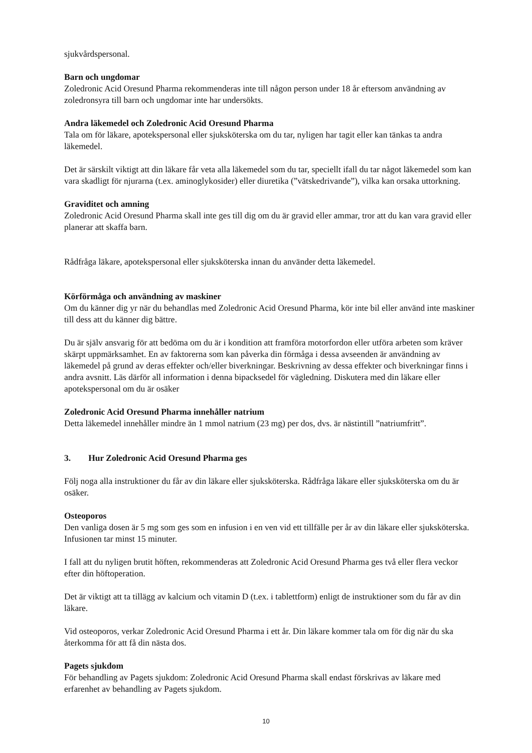sjukvårdspersonal.
Barn och ungdomar
Zoledronic Acid Oresund Pharma rekommenderas inte till någon person under 18 år eftersom användning av zoledronsyra till barn och ungdomar inte har undersökts.
Andra läkemedel och Zoledronic Acid Oresund Pharma
Tala om för läkare, apotekspersonal eller sjuksköterska om du tar, nyligen har tagit eller kan tänkas ta andra läkemedel.
Det är särskilt viktigt att din läkare får veta alla läkemedel som du tar, speciellt ifall du tar något läkemedel som kan vara skadligt för njurarna (t.ex. aminoglykosider) eller diuretika (”vätskedrivande”), vilka kan orsaka uttorkning.
Graviditet och amning
Zoledronic Acid Oresund Pharma skall inte ges till dig om du är gravid eller ammar, tror att du kan vara gravid eller planerar att skaffa barn.
Rådfråga läkare, apotekspersonal eller sjuksköterska innan du använder detta läkemedel.
Körförmåga och användning av maskiner
Om du känner dig yr när du behandlas med Zoledronic Acid Oresund Pharma, kör inte bil eller använd inte maskiner till dess att du känner dig bättre.
Du är själv ansvarig för att bedöma om du är i kondition att framföra motorfordon eller utföra arbeten som kräver skärpt uppmärksamhet. En av faktorerna som kan påverka din förmåga i dessa avseenden är användning av läkemedel på grund av deras effekter och/eller biverkningar. Beskrivning av dessa effekter och biverkningar finns i andra avsnitt. Läs därför all information i denna bipacksedel för vägledning. Diskutera med din läkare eller apotekspersonal om du är osäker
Zoledronic Acid Oresund Pharma innehåller natrium
Detta läkemedel innehåller mindre än 1 mmol natrium (23 mg) per dos, dvs. är nästintill ”natriumfritt”.
3. Hur Zoledronic Acid Oresund Pharma ges
Följ noga alla instruktioner du får av din läkare eller sjuksköterska. Rådfråga läkare eller sjuksköterska om du är osäker.
Osteoporos
Den vanliga dosen är 5 mg som ges som en infusion i en ven vid ett tillfälle per år av din läkare eller sjuksköterska. Infusionen tar minst 15 minuter.
I fall att du nyligen brutit höften, rekommenderas att Zoledronic Acid Oresund Pharma ges två eller flera veckor efter din höftoperation.
Det är viktigt att ta tillägg av kalcium och vitamin D (t.ex. i tablettform) enligt de instruktioner som du får av din läkare.
Vid osteoporos, verkar Zoledronic Acid Oresund Pharma i ett år. Din läkare kommer tala om för dig när du ska återkomma för att få din nästa dos.
Pagets sjukdom
För behandling av Pagets sjukdom: Zoledronic Acid Oresund Pharma skall endast förskrivas av läkare med erfarenhet av behandling av Pagets sjukdom.
10